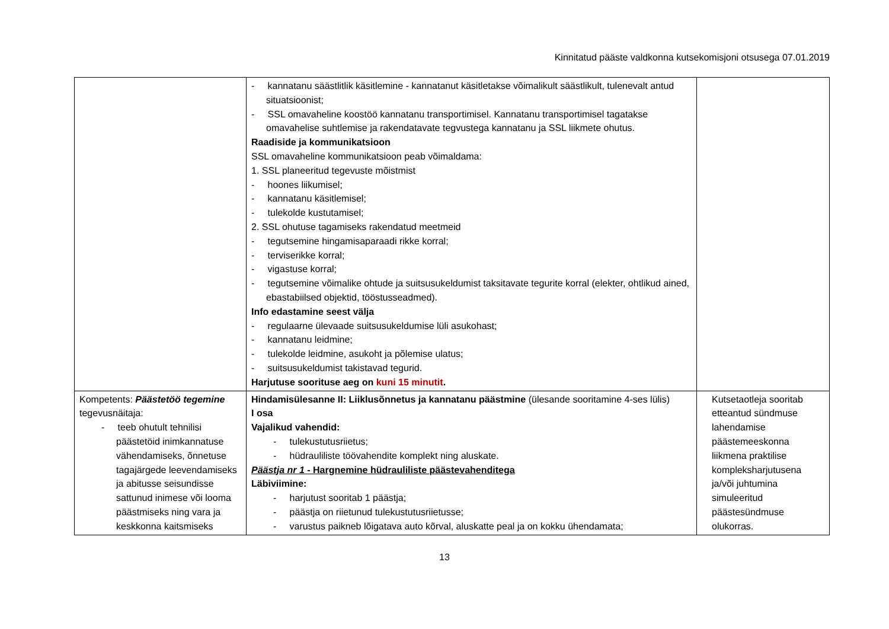Kinnitatud pääste valdkonna kutsekomisjoni otsusega 07.01.2019
| | - kannatanu säästlitlik käsitlemine - kannatanut käsitletakse võimalikult säästlikult, tulenevalt antud situatsioonist; - SSL omavaheline koostöö kannatanu transportimisel. Kannatanu transportimisel tagatakse omavahelise suhtlemise ja rakendatavate tegvustega kannatanu ja SSL liikmete ohutus. Raadiside ja kommunikatsioon SSL omavaheline kommunikatsioon peab võimaldama: 1. SSL planeeritud tegevuste mõistmist - hoones liikumisel; - kannatanu käsitlemisel; - tulekolde kustutamisel; 2. SSL ohutuse tagamiseks rakendatud meetmeid - tegutsemine hingamisaparaadi rikke korral; - terviserikke korral; - vigastuse korral; - tegutsemine võimalike ohtude ja suitsusukeldumist taksitavate tegurite korral (elekter, ohtlikud ained, ebastabiilsed objektid, tööstusseadmed). Info edastamine seest välja - regulaarne ülevaade suitsusukeldumise lüli asukohast; - kannatanu leidmine; - tulekolde leidmine, asukoht ja põlemise ulatus; - suitsusukeldumist takistavad tegurid. Harjutuse soorituse aeg on kuni 15 minutit . | |
| Kompetents: Päästetöö tegemine tegevusnäitaja: - teeb ohutult tehnilisi päästetöid inimkannatuse vähendamiseks, õnnetuse tagajärgede leevendamiseks ja abitusse seisundisse sattunud inimese või looma päästmiseks ning vara ja keskkonna kaitsmiseks | Hindamisülesanne II: Liiklusõnnetus ja kannatanu päästmine (ülesande sooritamine 4-ses lülis) I osa Vajalikud vahendid: - tulekustutusriietus; - hüdrauliliste töövahendite komplekt ning aluskate. Päästja nr 1 - Hargnemine hüdrauliliste päästevahenditega Läbiviimine: - harjutust sooritab 1 päästja; - päästja on riietunud tulekustutusriietusse; - varustus paikneb lõigatava auto kõrval, aluskatte peal ja on kokku ühendamata; | Kutsetaotleja sooritab etteantud sündmuse lahendamise päästemeeskonna liikmena praktilise kompleksharjutusena ja/või juhtumina simuleeritud päästesündmuse olukorras. |
13